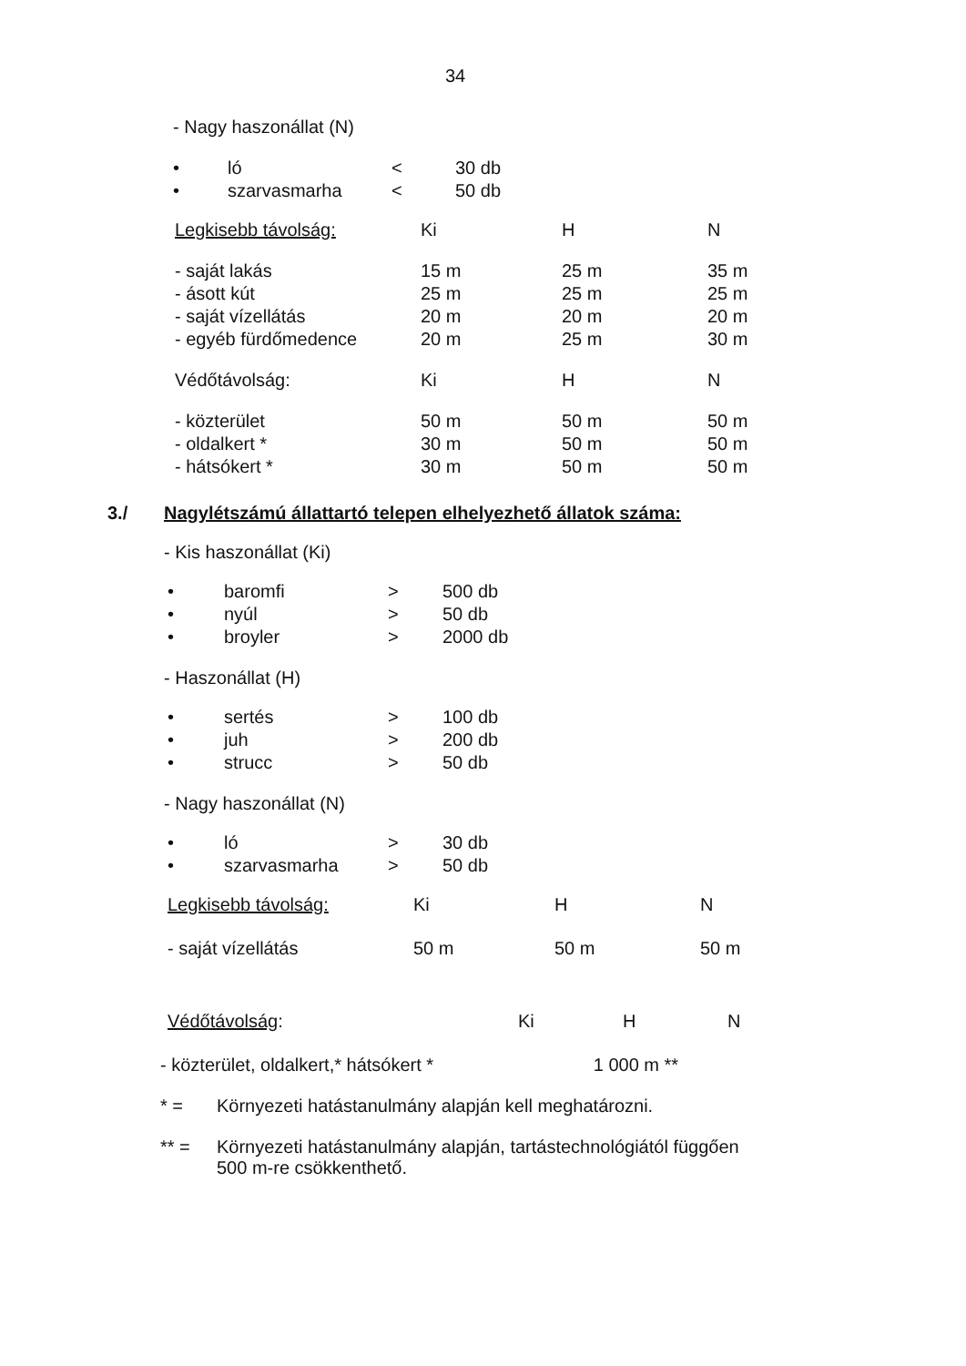34
- Nagy haszonállat (N)
| • | ló | < | 30 db |
| • | szarvasmarha | < | 50 db |
| Legkisebb távolság: | Ki | H | N |
| - saját lakás | 15 m | 25 m | 35 m |
| - ásott kút | 25 m | 25 m | 25 m |
| - saját vízellátás | 20 m | 20 m | 20 m |
| - egyéb fürdőmedence | 20 m | 25 m | 30 m |
| Védőtávolság: | Ki | H | N |
| - közterület | 50 m | 50 m | 50 m |
| - oldalkert * | 30 m | 50 m | 50 m |
| - hátsókert * | 30 m | 50 m | 50 m |
3./ Nagylétszámú állattartó telepen elhelyezhető állatok száma:
- Kis haszonállat (Ki)
| • | baromfi | > | 500 db |
| • | nyúl | > | 50 db |
| • | broyler | > | 2000 db |
- Haszonállat (H)
| • | sertés | > | 100 db |
| • | juh | > | 200 db |
| • | strucc | > | 50 db |
- Nagy haszonállat (N)
| • | ló | > | 30 db |
| • | szarvasmarha | > | 50 db |
| Legkisebb távolság: | Ki | H | N |
| - saját vízellátás | 50 m | 50 m | 50 m |
| Védőtávolság : | Ki | H | N |
- közterület, oldalkert,* hátsókert * 1 000 m **
| * = | Környezeti hatástanulmány alapján kell meghatározni. |
| ** = | Környezeti hatástanulmány alapján, tartástechnológiától függően 500 m-re csökkenthető. |